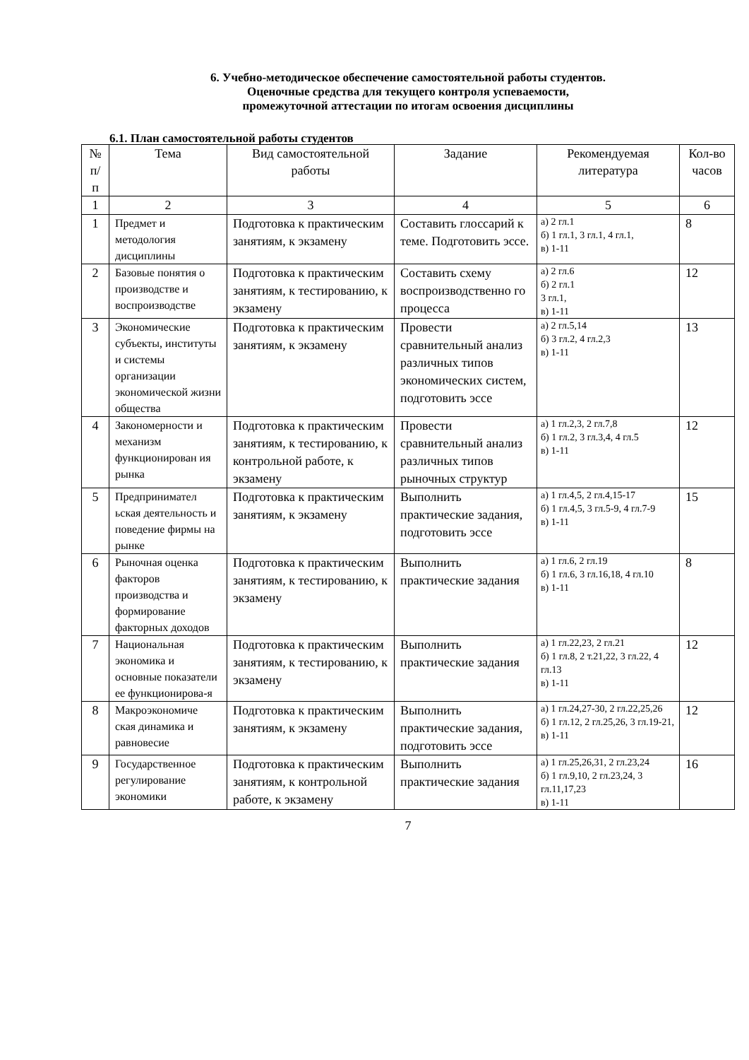6. Учебно-методическое обеспечение самостоятельной работы студентов.
Оценочные средства для текущего контроля успеваемости,
промежуточной аттестации по итогам освоения дисциплины
6.1. План самостоятельной работы студентов
| № п/п | Тема | Вид самостоятельной работы | Задание | Рекомендуемая литература | Кол-во часов |
| --- | --- | --- | --- | --- | --- |
| 1 | 2 | 3 | 4 | 5 | 6 |
| 1 | Предмет и методология дисциплины | Подготовка к практическим занятиям, к экзамену | Составить глоссарий к теме. Подготовить эссе. | а) 2 гл.1 б) 1 гл.1, 3 гл.1, 4 гл.1, в) 1-11 | 8 |
| 2 | Базовые понятия о производстве и воспроизводстве | Подготовка к практическим занятиям, к тестированию, к экзамену | Составить схему воспроизводственно го процесса | а) 2 гл.6 б) 2 гл.1 3 гл.1, в) 1-11 | 12 |
| 3 | Экономические субъекты, институты и системы организации экономической жизни общества | Подготовка к практическим занятиям, к экзамену | Провести сравнительный анализ различных типов экономических систем, подготовить эссе | а) 2 гл.5,14 б) 3 гл.2, 4 гл.2,3 в) 1-11 | 13 |
| 4 | Закономерности и механизм функционирован ия рынка | Подготовка к практическим занятиям, к тестированию, к контрольной работе, к экзамену | Провести сравнительный анализ различных типов рыночных структур | а) 1 гл.2,3, 2 гл.7,8 б) 1 гл.2, 3 гл.3,4, 4 гл.5 в) 1-11 | 12 |
| 5 | Предпринимател ьская деятельность и поведение фирмы на рынке | Подготовка к практическим занятиям, к экзамену | Выполнить практические задания, подготовить эссе | а) 1 гл.4,5, 2 гл.4,15-17 б) 1 гл.4,5, 3 гл.5-9, 4 гл.7-9 в) 1-11 | 15 |
| 6 | Рыночная оценка факторов производства и формирование факторных доходов | Подготовка к практическим занятиям, к тестированию, к экзамену | Выполнить практические задания | а) 1 гл.6, 2 гл.19 б) 1 гл.6, 3 гл.16,18, 4 гл.10 в) 1-11 | 8 |
| 7 | Национальная экономика и основные показатели ее функционирова-я | Подготовка к практическим занятиям, к тестированию, к экзамену | Выполнить практические задания | а) 1 гл.22,23, 2 гл.21 б) 1 гл.8, 2 т.21,22, 3 гл.22, 4 гл.13 в) 1-11 | 12 |
| 8 | Макроэкономиче ская динамика и равновесие | Подготовка к практическим занятиям, к экзамену | Выполнить практические задания, подготовить эссе | а) 1 гл.24,27-30, 2 гл.22,25,26 б) 1 гл.12, 2 гл.25,26, 3 гл.19-21, в) 1-11 | 12 |
| 9 | Государственное регулирование экономики | Подготовка к практическим занятиям, к контрольной работе, к экзамену | Выполнить практические задания | а) 1 гл.25,26,31, 2 гл.23,24 б) 1 гл.9,10, 2 гл.23,24, 3 гл.11,17,23 в) 1-11 | 16 |
7